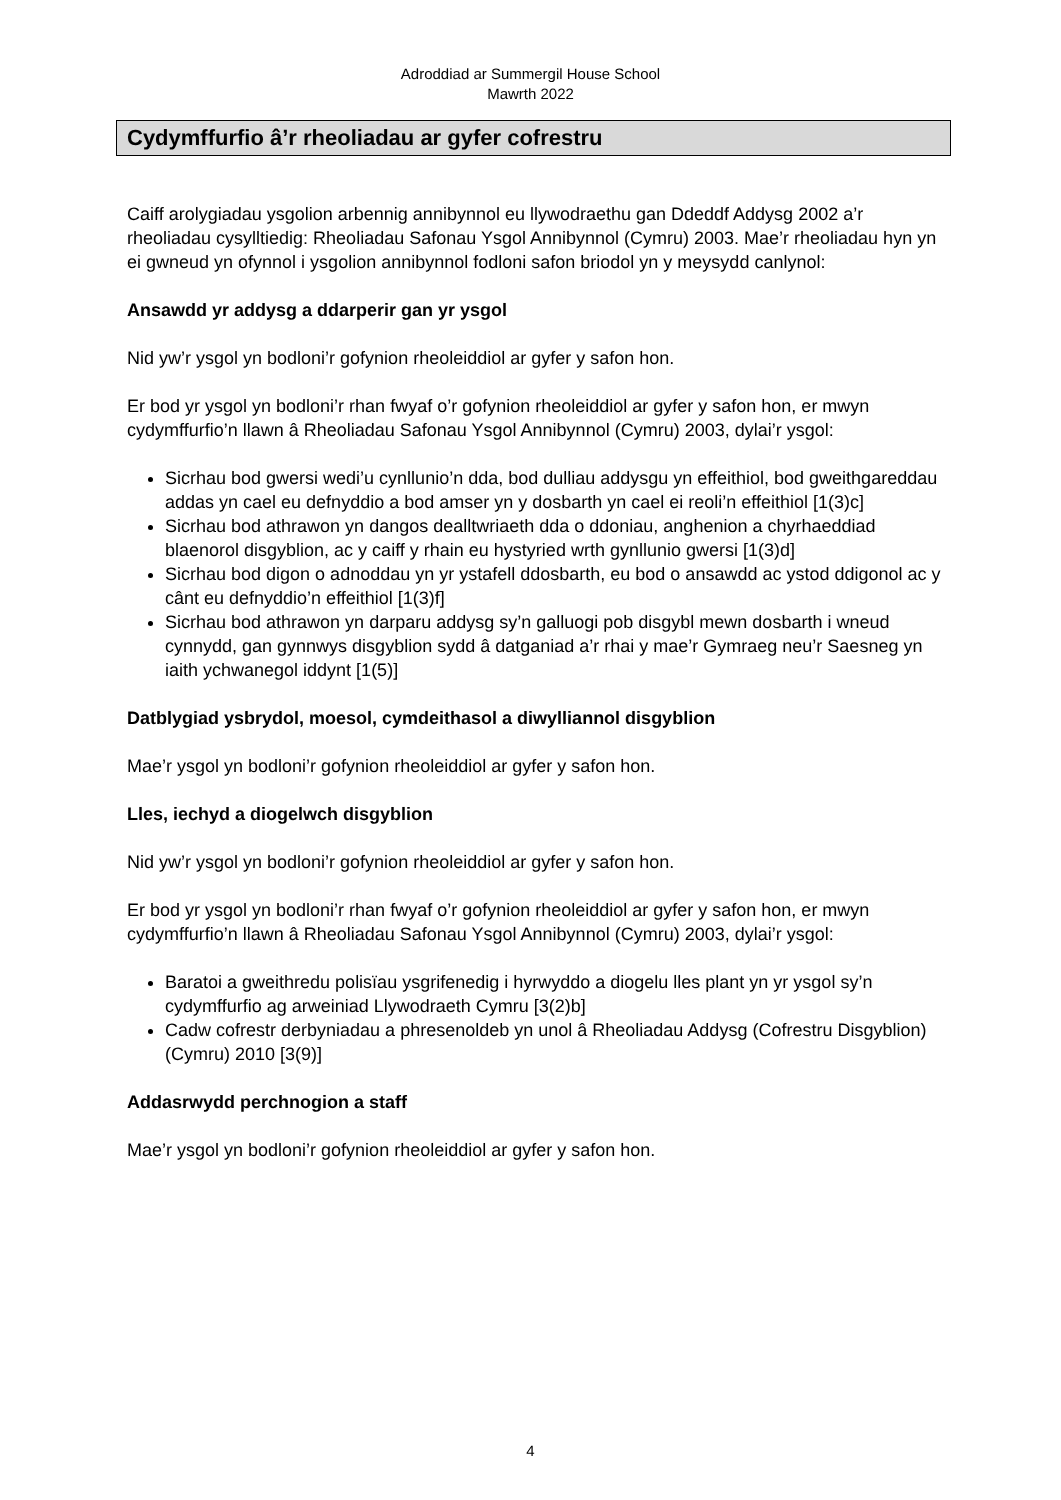Adroddiad ar Summergil House School
Mawrth 2022
Cydymffurfio â’r rheoliadau ar gyfer cofrestru
Caiff arolygiadau ysgolion arbennig annibynnol eu llywodraethu gan Ddeddf Addysg 2002 a’r rheoliadau cysylltiedig: Rheoliadau Safonau Ysgol Annibynnol (Cymru) 2003. Mae’r rheoliadau hyn yn ei gwneud yn ofynnol i ysgolion annibynnol fodloni safon briodol yn y meysydd canlynol:
Ansawdd yr addysg a ddarperir gan yr ysgol
Nid yw’r ysgol yn bodloni’r gofynion rheoleiddiol ar gyfer y safon hon.
Er bod yr ysgol yn bodloni’r rhan fwyaf o’r gofynion rheoleiddiol ar gyfer y safon hon, er mwyn cydymffurfio’n llawn â Rheoliadau Safonau Ysgol Annibynnol (Cymru) 2003, dylai’r ysgol:
Sicrhau bod gwersi wedi’u cynllunio’n dda, bod dulliau addysgu yn effeithiol, bod gweithgareddau addas yn cael eu defnyddio a bod amser yn y dosbarth yn cael ei reoli’n effeithiol [1(3)c]
Sicrhau bod athrawon yn dangos dealltwriaeth dda o ddoniau, anghenion a chyrhaeddiad blaenorol disgyblion, ac y caiff y rhain eu hystyried wrth gynllunio gwersi [1(3)d]
Sicrhau bod digon o adnoddau yn yr ystafell ddosbarth, eu bod o ansawdd ac ystod ddigonol ac y cânt eu defnyddio’n effeithiol [1(3)f]
Sicrhau bod athrawon yn darparu addysg sy’n galluogi pob disgybl mewn dosbarth i wneud cynnydd, gan gynnwys disgyblion sydd â datganiad a’r rhai y mae’r Gymraeg neu’r Saesneg yn iaith ychwanegol iddynt [1(5)]
Datblygiad ysbrydol, moesol, cymdeithasol a diwylliannol disgyblion
Mae’r ysgol yn bodloni’r gofynion rheoleiddiol ar gyfer y safon hon.
Lles, iechyd a diogelwch disgyblion
Nid yw’r ysgol yn bodloni’r gofynion rheoleiddiol ar gyfer y safon hon.
Er bod yr ysgol yn bodloni’r rhan fwyaf o’r gofynion rheoleiddiol ar gyfer y safon hon, er mwyn cydymffurfio’n llawn â Rheoliadau Safonau Ysgol Annibynnol (Cymru) 2003, dylai’r ysgol:
Baratoi a gweithredu polisïau ysgrifenedig i hyrwyddo a diogelu lles plant yn yr ysgol sy’n cydymffurfio ag arweiniad Llywodraeth Cymru [3(2)b]
Cadw cofrestr derbyniadau a phresenoldeb yn unol â Rheoliadau Addysg (Cofrestru Disgyblion) (Cymru) 2010 [3(9)]
Addasrwydd perchnogion a staff
Mae’r ysgol yn bodloni’r gofynion rheoleiddiol ar gyfer y safon hon.
4